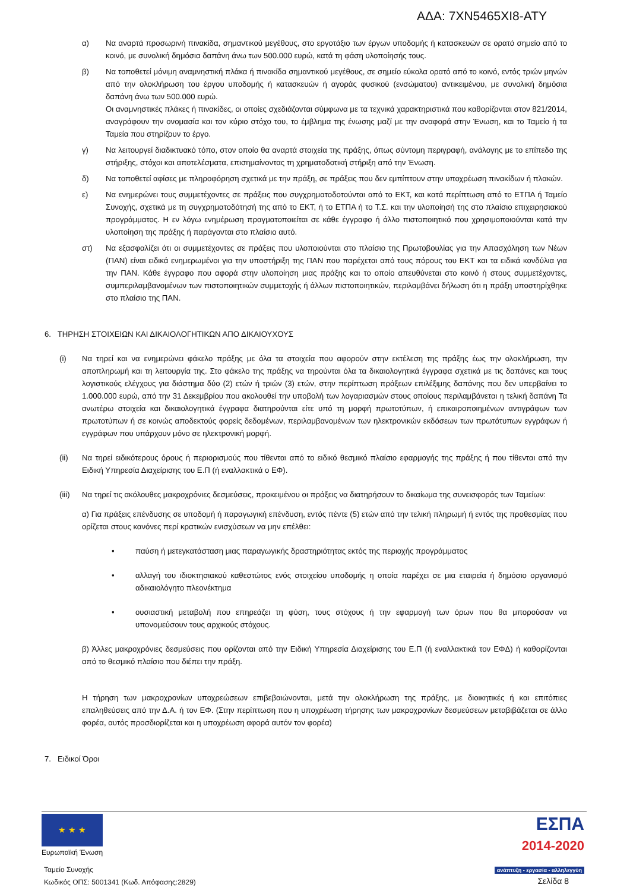ΑΔΑ: 7ΧΝ5465ΧΙ8-ΑΤΥ
α) Να αναρτά προσωρινή πινακίδα, σημαντικού μεγέθους, στο εργοτάξιο των έργων υποδομής ή κατασκευών σε ορατό σημείο από το κοινό, με συνολική δημόσια δαπάνη άνω των 500.000 ευρώ, κατά τη φάση υλοποίησής τους.
β) Να τοποθετεί μόνιμη αναμνηστική πλάκα ή πινακίδα σημαντικού μεγέθους, σε σημείο εύκολα ορατό από το κοινό, εντός τριών μηνών από την ολοκλήρωση του έργου υποδομής ή κατασκευών ή αγοράς φυσικού (ενσώματου) αντικειμένου, με συνολική δημόσια δαπάνη άνω των 500.000 ευρώ.
Οι αναμνηστικές πλάκες ή πινακίδες, οι οποίες σχεδιάζονται σύμφωνα με τα τεχνικά χαρακτηριστικά που καθορίζονται στον 821/2014, αναγράφουν την ονομασία και τον κύριο στόχο του, το έμβλημα της ένωσης μαζί με την αναφορά στην Ένωση, και το Ταμείο ή τα Ταμεία που στηρίζουν το έργο.
γ) Να λειτουργεί διαδικτυακό τόπο, στον οποίο θα αναρτά στοιχεία της πράξης, όπως σύντομη περιγραφή, ανάλογης με το επίπεδο της στήριξης, στόχοι και αποτελέσματα, επισημαίνοντας τη χρηματοδοτική στήριξη από την Ένωση.
δ) Να τοποθετεί αφίσες με πληροφόρηση σχετικά με την πράξη, σε πράξεις που δεν εμπίπτουν στην υποχρέωση πινακίδων ή πλακών.
ε) Να ενημερώνει τους συμμετέχοντες σε πράξεις που συγχρηματοδοτούνται από το ΕΚΤ, και κατά περίπτωση από το ΕΤΠΑ ή Ταμείο Συνοχής, σχετικά με τη συγχρηματοδότησή της από το ΕΚΤ, ή το ΕΤΠΑ ή το Τ.Σ. και την υλοποίησή της στο πλαίσιο επιχειρησιακού προγράμματος. Η εν λόγω ενημέρωση πραγματοποιείται σε κάθε έγγραφο ή άλλο πιστοποιητικό που χρησιμοποιούνται κατά την υλοποίηση της πράξης ή παράγονται στο πλαίσιο αυτό.
στ) Να εξασφαλίζει ότι οι συμμετέχοντες σε πράξεις που υλοποιούνται στο πλαίσιο της Πρωτοβουλίας για την Απασχόληση των Νέων (ΠΑΝ) είναι ειδικά ενημερωμένοι για την υποστήριξη της ΠΑΝ που παρέχεται από τους πόρους του ΕΚΤ και τα ειδικά κονδύλια για την ΠΑΝ. Κάθε έγγραφο που αφορά στην υλοποίηση μιας πράξης και το οποίο απευθύνεται στο κοινό ή στους συμμετέχοντες, συμπεριλαμβανομένων των πιστοποιητικών συμμετοχής ή άλλων πιστοποιητικών, περιλαμβάνει δήλωση ότι η πράξη υποστηρίχθηκε στο πλαίσιο της ΠΑΝ.
6. ΤΗΡΗΣΗ ΣΤΟΙΧΕΙΩΝ ΚΑΙ ΔΙΚΑΙΟΛΟΓΗΤΙΚΩΝ ΑΠΟ ΔΙΚΑΙΟΥΧΟΥΣ
(i) Να τηρεί και να ενημερώνει φάκελο πράξης με όλα τα στοιχεία που αφορούν στην εκτέλεση της πράξης έως την ολοκλήρωση, την αποπληρωμή και τη λειτουργία της. Στο φάκελο της πράξης να τηρούνται όλα τα δικαιολογητικά έγγραφα σχετικά με τις δαπάνες και τους λογιστικούς ελέγχους για διάστημα δύο (2) ετών ή τριών (3) ετών, στην περίπτωση πράξεων επιλέξιμης δαπάνης που δεν υπερβαίνει το 1.000.000 ευρώ, από την 31 Δεκεμβρίου που ακολουθεί την υποβολή των λογαριασμών στους οποίους περιλαμβάνεται η τελική δαπάνη Τα ανωτέρω στοιχεία και δικαιολογητικά έγγραφα διατηρούνται είτε υπό τη μορφή πρωτοτύπων, ή επικαιροποιημένων αντιγράφων των πρωτοτύπων ή σε κοινώς αποδεκτούς φορείς δεδομένων, περιλαμβανομένων των ηλεκτρονικών εκδόσεων των πρωτότυπων εγγράφων ή εγγράφων που υπάρχουν μόνο σε ηλεκτρονική μορφή.
(ii) Να τηρεί ειδικότερους όρους ή περιορισμούς που τίθενται από το ειδικό θεσμικό πλαίσιο εφαρμογής της πράξης ή που τίθενται από την Ειδική Υπηρεσία Διαχείρισης του Ε.Π (ή εναλλακτικά ο ΕΦ).
(iii)
Να τηρεί τις ακόλουθες μακροχρόνιες δεσμεύσεις, προκειμένου οι πράξεις να διατηρήσουν το δικαίωμα της συνεισφοράς των Ταμείων:
α) Για πράξεις επένδυσης σε υποδομή ή παραγωγική επένδυση, εντός πέντε (5) ετών από την τελική πληρωμή ή εντός της προθεσμίας που ορίζεται στους κανόνες περί κρατικών ενισχύσεων να μην επέλθει:
• παύση ή μετεγκατάσταση μιας παραγωγικής δραστηριότητας εκτός της περιοχής προγράμματος
• αλλαγή του ιδιοκτησιακού καθεστώτος ενός στοιχείου υποδομής η οποία παρέχει σε μια εταιρεία ή δημόσιο οργανισμό αδικαιολόγητο πλεονέκτημα
• ουσιαστική μεταβολή που επηρεάζει τη φύση, τους στόχους ή την εφαρμογή των όρων που θα μπορούσαν να υπονομεύσουν τους αρχικούς στόχους.
β) Άλλες μακροχρόνιες δεσμεύσεις που ορίζονται από την Ειδική Υπηρεσία Διαχείρισης του Ε.Π (ή εναλλακτικά τον ΕΦΔ) ή καθορίζονται από το θεσμικό πλαίσιο που διέπει την πράξη.
Η τήρηση των μακροχρονίων υποχρεώσεων επιβεβαιώνονται, μετά την ολοκλήρωση της πράξης, με διοικητικές ή και επιτόπιες επαληθεύσεις από την Δ.Α. ή τον ΕΦ. (Στην περίπτωση που η υποχρέωση τήρησης των μακροχρονίων δεσμεύσεων μεταβιβάζεται σε άλλο φορέα, αυτός προσδιορίζεται και η υποχρέωση αφορά αυτόν τον φορέα)
7. Ειδικοί Όροι
★ ★ ★
Ευρωπαϊκή Ένωση
Ταμείο Συνοχής
Κωδικός ΟΠΣ: 5001341 (Κωδ. Απόφασης:2829)
ΕΣΠΑ
2014-2020
ανάπτυξη - εργασία - αλληλεγγύη
Σελίδα 8